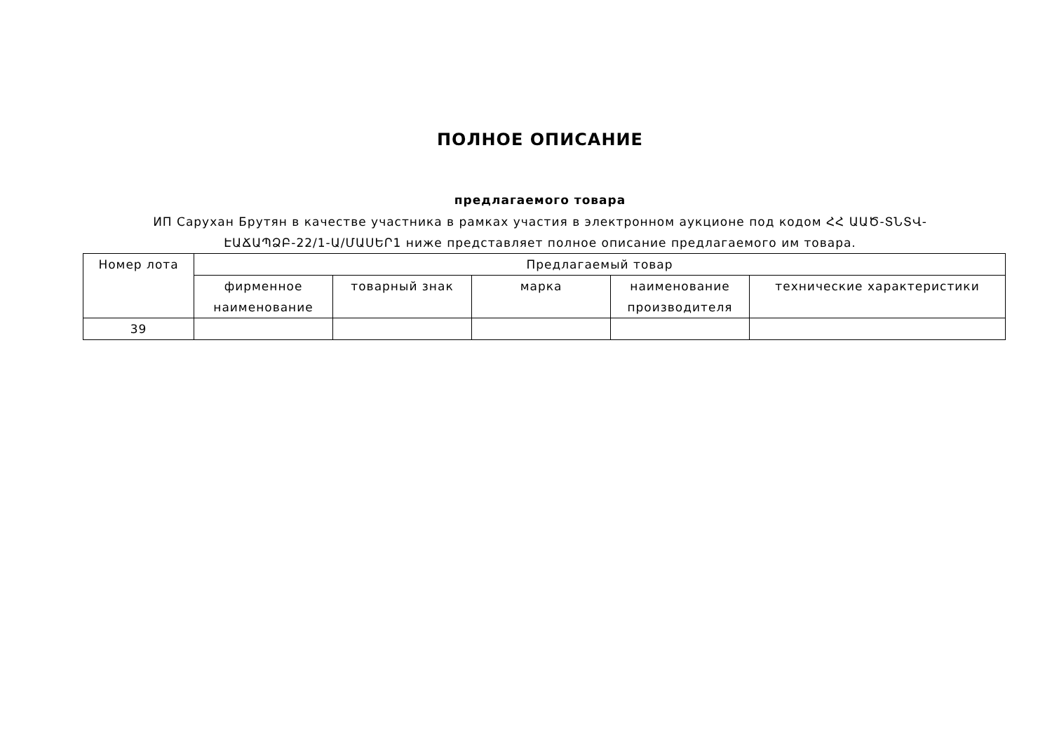ПОЛНОЕ ОПИСАНИЕ
предлагаемого товара
ИП Сарухан Брутян в качестве участника в рамках участия в электронном аукционе под кодом ՀՀ ԱԱԾ-ՏՆՏՎ-ԷԱՃԱՊՁԲ-22/1-Ա/ՄԱՍԵՐ1 ниже представляет полное описание предлагаемого им товара.
| Номер лота | Предлагаемый товар | | | | |
| --- | --- | --- | --- | --- | --- |
| | фирменное наименование | товарный знак | марка | наименование производителя | технические характеристики |
| 39 | | | | | |